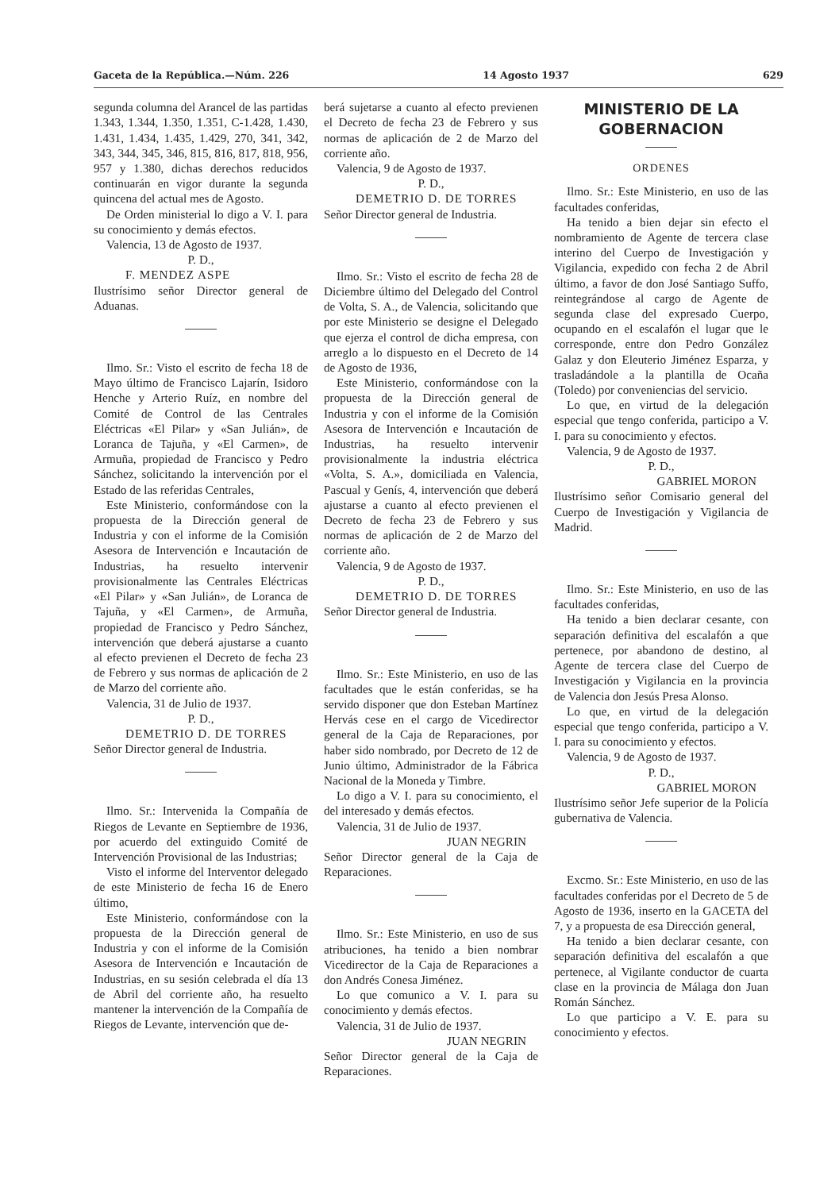Gaceta de la República.—Núm. 226 14 Agosto 1937 629
segunda columna del Arancel de las partidas 1.343, 1.344, 1.350, 1.351, C-1.428, 1.430, 1.431, 1.434, 1.435, 1.429, 270, 341, 342, 343, 344, 345, 346, 815, 816, 817, 818, 956, 957 y 1.380, dichas derechos reducidos continuarán en vigor durante la segunda quincena del actual mes de Agosto.
De Orden ministerial lo digo a V. I. para su conocimiento y demás efectos.
Valencia, 13 de Agosto de 1937.
P. D.,
F. MENDEZ ASPE
Ilustrísimo señor Director general de Aduanas.
Ilmo. Sr.: Visto el escrito de fecha 18 de Mayo último de Francisco Lajarín, Isidoro Henche y Arterio Ruíz, en nombre del Comité de Control de las Centrales Eléctricas «El Pilar» y «San Julián», de Loranca de Tajuña, y «El Carmen», de Armuña, propiedad de Francisco y Pedro Sánchez, solicitando la intervención por el Estado de las referidas Centrales,
Este Ministerio, conformándose con la propuesta de la Dirección general de Industria y con el informe de la Comisión Asesora de Intervención e Incautación de Industrias, ha resuelto intervenir provisionalmente las Centrales Eléctricas «El Pilar» y «San Julián», de Loranca de Tajuña, y «El Carmen», de Armuña, propiedad de Francisco y Pedro Sánchez, intervención que deberá ajustarse a cuanto al efecto previenen el Decreto de fecha 23 de Febrero y sus normas de aplicación de 2 de Marzo del corriente año.
Valencia, 31 de Julio de 1937.
P. D.,
DEMETRIO D. DE TORRES
Señor Director general de Industria.
Ilmo. Sr.: Intervenida la Compañía de Riegos de Levante en Septiembre de 1936, por acuerdo del extinguido Comité de Intervención Provisional de las Industrias;
Visto el informe del Interventor delegado de este Ministerio de fecha 16 de Enero último,
Este Ministerio, conformándose con la propuesta de la Dirección general de Industria y con el informe de la Comisión Asesora de Intervención e Incautación de Industrias, en su sesión celebrada el día 13 de Abril del corriente año, ha resuelto mantener la intervención de la Compañía de Riegos de Levante, intervención que de-
berá sujetarse a cuanto al efecto previenen el Decreto de fecha 23 de Febrero y sus normas de aplicación de 2 de Marzo del corriente año.
Valencia, 9 de Agosto de 1937.
P. D.,
DEMETRIO D. DE TORRES
Señor Director general de Industria.
Ilmo. Sr.: Visto el escrito de fecha 28 de Diciembre último del Delegado del Control de Volta, S. A., de Valencia, solicitando que por este Ministerio se designe el Delegado que ejerza el control de dicha empresa, con arreglo a lo dispuesto en el Decreto de 14 de Agosto de 1936,
Este Ministerio, conformándose con la propuesta de la Dirección general de Industria y con el informe de la Comisión Asesora de Intervención e Incautación de Industrias, ha resuelto intervenir provisionalmente la industria eléctrica «Volta, S. A.», domiciliada en Valencia, Pascual y Genís, 4, intervención que deberá ajustarse a cuanto al efecto previenen el Decreto de fecha 23 de Febrero y sus normas de aplicación de 2 de Marzo del corriente año.
Valencia, 9 de Agosto de 1937.
P. D.,
DEMETRIO D. DE TORRES
Señor Director general de Industria.
Ilmo. Sr.: Este Ministerio, en uso de las facultades que le están conferidas, se ha servido disponer que don Esteban Martínez Hervás cese en el cargo de Vicedirector general de la Caja de Reparaciones, por haber sido nombrado, por Decreto de 12 de Junio último, Administrador de la Fábrica Nacional de la Moneda y Timbre.
Lo digo a V. I. para su conocimiento, el del interesado y demás efectos.
Valencia, 31 de Julio de 1937.
JUAN NEGRIN
Señor Director general de la Caja de Reparaciones.
Ilmo. Sr.: Este Ministerio, en uso de sus atribuciones, ha tenido a bien nombrar Vicedirector de la Caja de Reparaciones a don Andrés Conesa Jiménez.
Lo que comunico a V. I. para su conocimiento y demás efectos.
Valencia, 31 de Julio de 1937.
JUAN NEGRIN
Señor Director general de la Caja de Reparaciones.
MINISTERIO DE LA GOBERNACION
ORDENES
Ilmo. Sr.: Este Ministerio, en uso de las facultades conferidas,
Ha tenido a bien dejar sin efecto el nombramiento de Agente de tercera clase interino del Cuerpo de Investigación y Vigilancia, expedido con fecha 2 de Abril último, a favor de don José Santiago Suffo, reintegrándose al cargo de Agente de segunda clase del expresado Cuerpo, ocupando en el escalafón el lugar que le corresponde, entre don Pedro González Galaz y don Eleuterio Jiménez Esparza, y trasladándole a la plantilla de Ocaña (Toledo) por conveniencias del servicio.
Lo que, en virtud de la delegación especial que tengo conferida, participo a V. I. para su conocimiento y efectos.
Valencia, 9 de Agosto de 1937.
P. D.,
GABRIEL MORON
Ilustrísimo señor Comisario general del Cuerpo de Investigación y Vigilancia de Madrid.
Ilmo. Sr.: Este Ministerio, en uso de las facultades conferidas,
Ha tenido a bien declarar cesante, con separación definitiva del escalafón a que pertenece, por abandono de destino, al Agente de tercera clase del Cuerpo de Investigación y Vigilancia en la provincia de Valencia don Jesús Presa Alonso.
Lo que, en virtud de la delegación especial que tengo conferida, participo a V. I. para su conocimiento y efectos.
Valencia, 9 de Agosto de 1937.
P. D.,
GABRIEL MORON
Ilustrísimo señor Jefe superior de la Policía gubernativa de Valencia.
Excmo. Sr.: Este Ministerio, en uso de las facultades conferidas por el Decreto de 5 de Agosto de 1936, inserto en la GACETA del 7, y a propuesta de esa Dirección general,
Ha tenido a bien declarar cesante, con separación definitiva del escalafón a que pertenece, al Vigilante conductor de cuarta clase en la provincia de Málaga don Juan Román Sánchez.
Lo que participo a V. E. para su conocimiento y efectos.